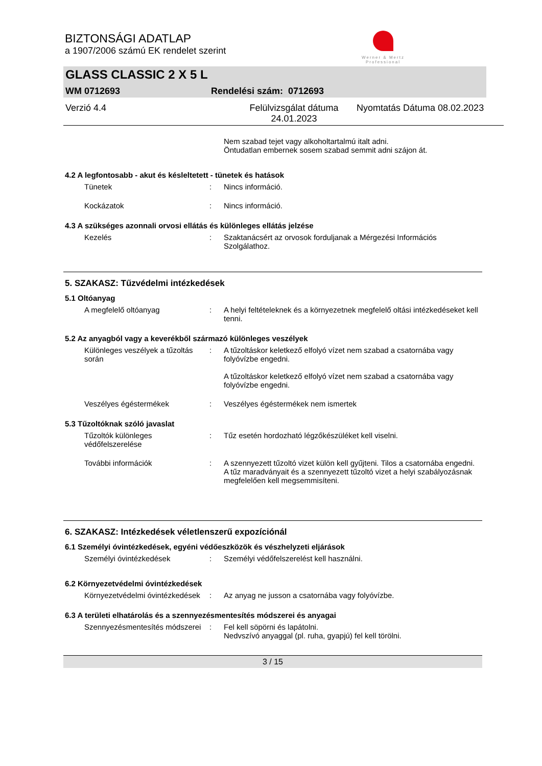Werner & Mertz
Professional
BIZTONSÁGI ADATLAP
a 1907/2006 számú EK rendelet szerint
GLASS CLASSIC 2 X 5 L
WM 0712693 Rendelési szám: 0712693
Verzió 4.4 Felülvizsgálat dátuma 24.01.2023 Nyomtatás Dátuma 08.02.2023
Nem szabad tejet vagy alkoholtartalmú italt adni.
Öntudatlan embernek sosem szabad semmit adni szájon át.
4.2 A legfontosabb - akut és késleltetett - tünetek és hatások
Tünetek : Nincs információ.
Kockázatok : Nincs információ.
4.3 A szükséges azonnali orvosi ellátás és különleges ellátás jelzése
Kezelés : Szaktanácsért az orvosok forduljanak a Mérgezési Információs Szolgálathoz.
5. SZAKASZ: Tűzvédelmi intézkedések
5.1 Oltóanyag
A megfelelő oltóanyag : A helyi feltételeknek és a környezetnek megfelelő oltási intézkedéseket kell tenni.
5.2 Az anyagból vagy a keverékből származó különleges veszélyek
Különleges veszélyek a tűzoltás során
: A tűzoltáskor keletkező elfolyó vízet nem szabad a csatornába vagy folyóvízbe engedni.
A tűzoltáskor keletkező elfolyó vízet nem szabad a csatornába vagy folyóvízbe engedni.
Veszélyes égéstermékek : Veszélyes égéstermékek nem ismertek
5.3 Tűzoltóknak szóló javaslat
Tűzoltók különleges védőfelszerelése
: Tűz esetén hordozható légzőkészüléket kell viselni.
További információk : A szennyezett tűzoltó vizet külön kell gyűjteni. Tilos a csatornába engedni.
A tűz maradványait és a szennyezett tűzoltó vizet a helyi szabályozásnak megfelelően kell megsemmisíteni.
6. SZAKASZ: Intézkedések véletlenszerű expozíciónál
6.1 Személyi óvintézkedések, egyéni védőeszközök és vészhelyzeti eljárások
Személyi óvintézkedések : Személyi védőfelszerelést kell használni.
6.2 Környezetvédelmi óvintézkedések
Környezetvédelmi óvintézkedések
: Az anyag ne jusson a csatornába vagy folyóvízbe.
6.3 A területi elhatárolás és a szennyezésmentesítés módszerei és anyagai
Szennyezésmentesítés módszerei
: Fel kell söpörni és lapátolni.
Nedvszívó anyaggal (pl. ruha, gyapjú) fel kell törölni.
3 / 15